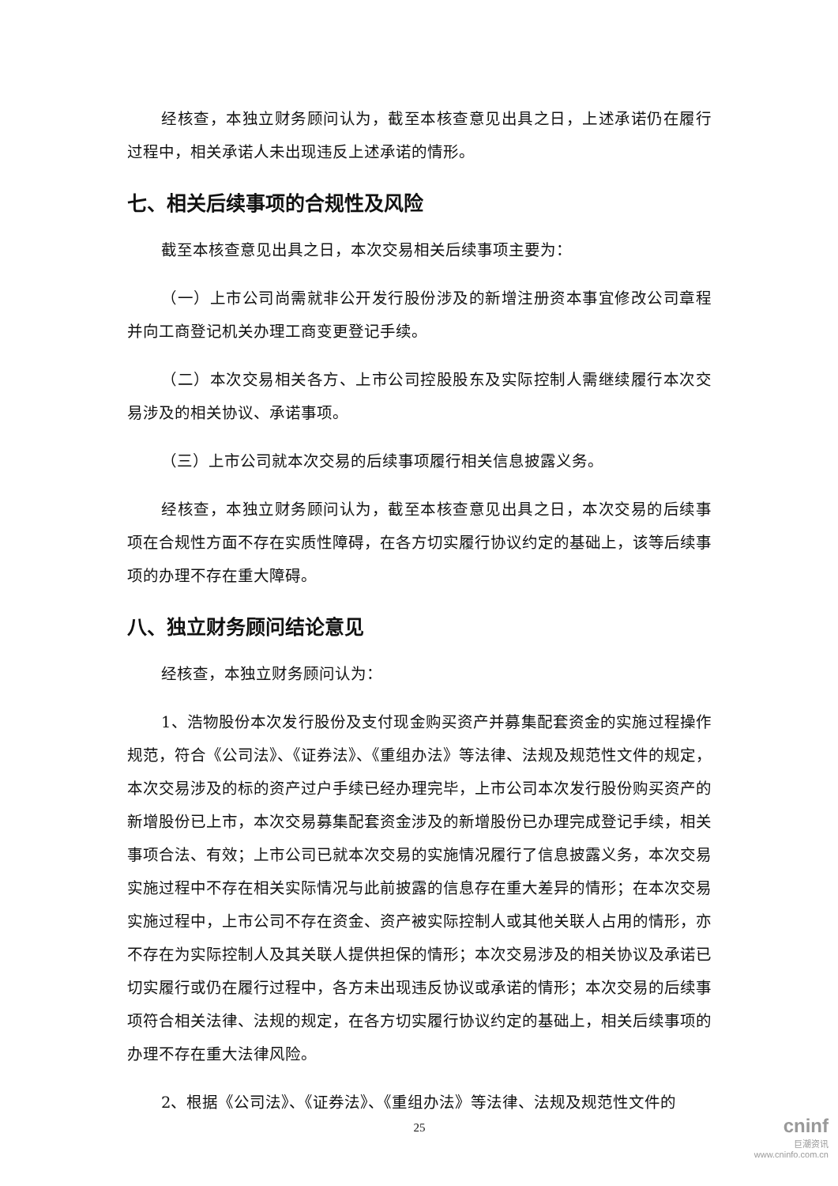经核查，本独立财务顾问认为，截至本核查意见出具之日，上述承诺仍在履行过程中，相关承诺人未出现违反上述承诺的情形。
七、相关后续事项的合规性及风险
截至本核查意见出具之日，本次交易相关后续事项主要为：
（一）上市公司尚需就非公开发行股份涉及的新增注册资本事宜修改公司章程并向工商登记机关办理工商变更登记手续。
（二）本次交易相关各方、上市公司控股股东及实际控制人需继续履行本次交易涉及的相关协议、承诺事项。
（三）上市公司就本次交易的后续事项履行相关信息披露义务。
经核查，本独立财务顾问认为，截至本核查意见出具之日，本次交易的后续事项在合规性方面不存在实质性障碍，在各方切实履行协议约定的基础上，该等后续事项的办理不存在重大障碍。
八、独立财务顾问结论意见
经核查，本独立财务顾问认为：
1、浩物股份本次发行股份及支付现金购买资产并募集配套资金的实施过程操作规范，符合《公司法》、《证券法》、《重组办法》等法律、法规及规范性文件的规定，本次交易涉及的标的资产过户手续已经办理完毕，上市公司本次发行股份购买资产的新增股份已上市，本次交易募集配套资金涉及的新增股份已办理完成登记手续，相关事项合法、有效；上市公司已就本次交易的实施情况履行了信息披露义务，本次交易实施过程中不存在相关实际情况与此前披露的信息存在重大差异的情形；在本次交易实施过程中，上市公司不存在资金、资产被实际控制人或其他关联人占用的情形，亦不存在为实际控制人及其关联人提供担保的情形；本次交易涉及的相关协议及承诺已切实履行或仍在履行过程中，各方未出现违反协议或承诺的情形；本次交易的后续事项符合相关法律、法规的规定，在各方切实履行协议约定的基础上，相关后续事项的办理不存在重大法律风险。
2、根据《公司法》、《证券法》、《重组办法》等法律、法规及规范性文件的
25
cninf
巨潮资讯
www.cninfo.com.cn